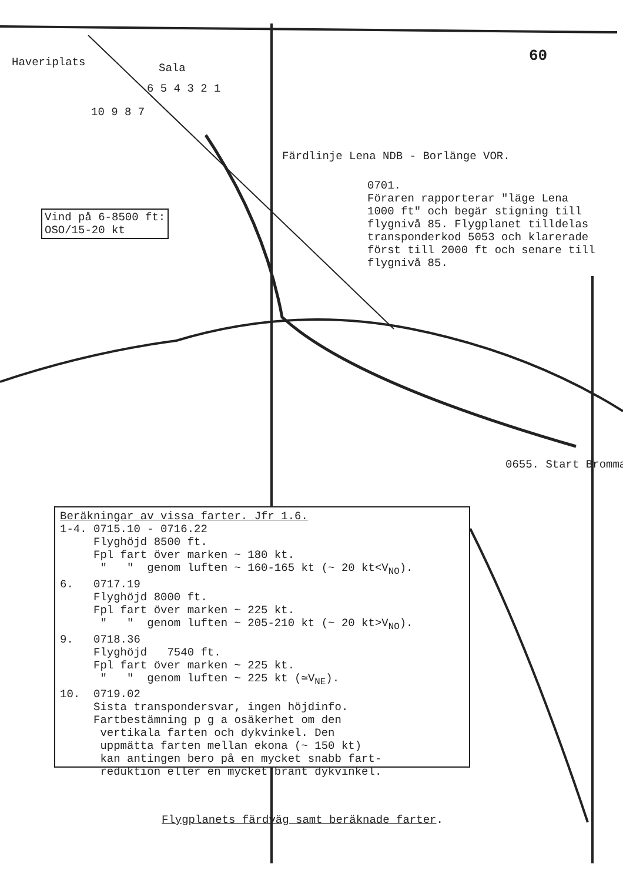Haveriplats
Sala
6 5 4 3 2 1
10 9 8 7
Färdlinje Lena NDB - Borlänge VOR.
0701. Föraren rapporterar "läge Lena 1000 ft" och begär stigning till flygnivå 85. Flygplanet tilldelas transponderkod 5053 och klarerade först till 2000 ft och senare till flygnivå 85.
Vind på 6-8500 ft:
OSO/15-20 kt
60
0655. Start Bromma
Beräkningar av vissa farter. Jfr 1.6.
1-4. 0715.10 - 0716.22
Flyghöjd 8500 ft.
Fpl fart över marken ~ 180 kt.
" " genom luften ~ 160-165 kt (~ 20 kt<V<sub>NO</sub>).
6. 0717.19
Flyghöjd 8000 ft.
Fpl fart över marken ~ 225 kt.
" " genom luften ~ 205-210 kt (~ 20 kt>V<sub>NO</sub>).
9. 0718.36
Flyghöjd 7540 ft.
Fpl fart över marken ~ 225 kt.
" " genom luften ~ 225 kt (≃V<sub>NE</sub>).
10. 0719.02
Sista transpondersvar, ingen höjdinfo.
Fartbestämning p g a osäkerhet om den
vertikala farten och dykvinkel. Den
uppmätta farten mellan ekona (~ 150 kt)
kan antingen bero på en mycket snabb fart-
reduktion eller en mycket brant dykvinkel.
Flygplanets färdväg samt beräknade farter.